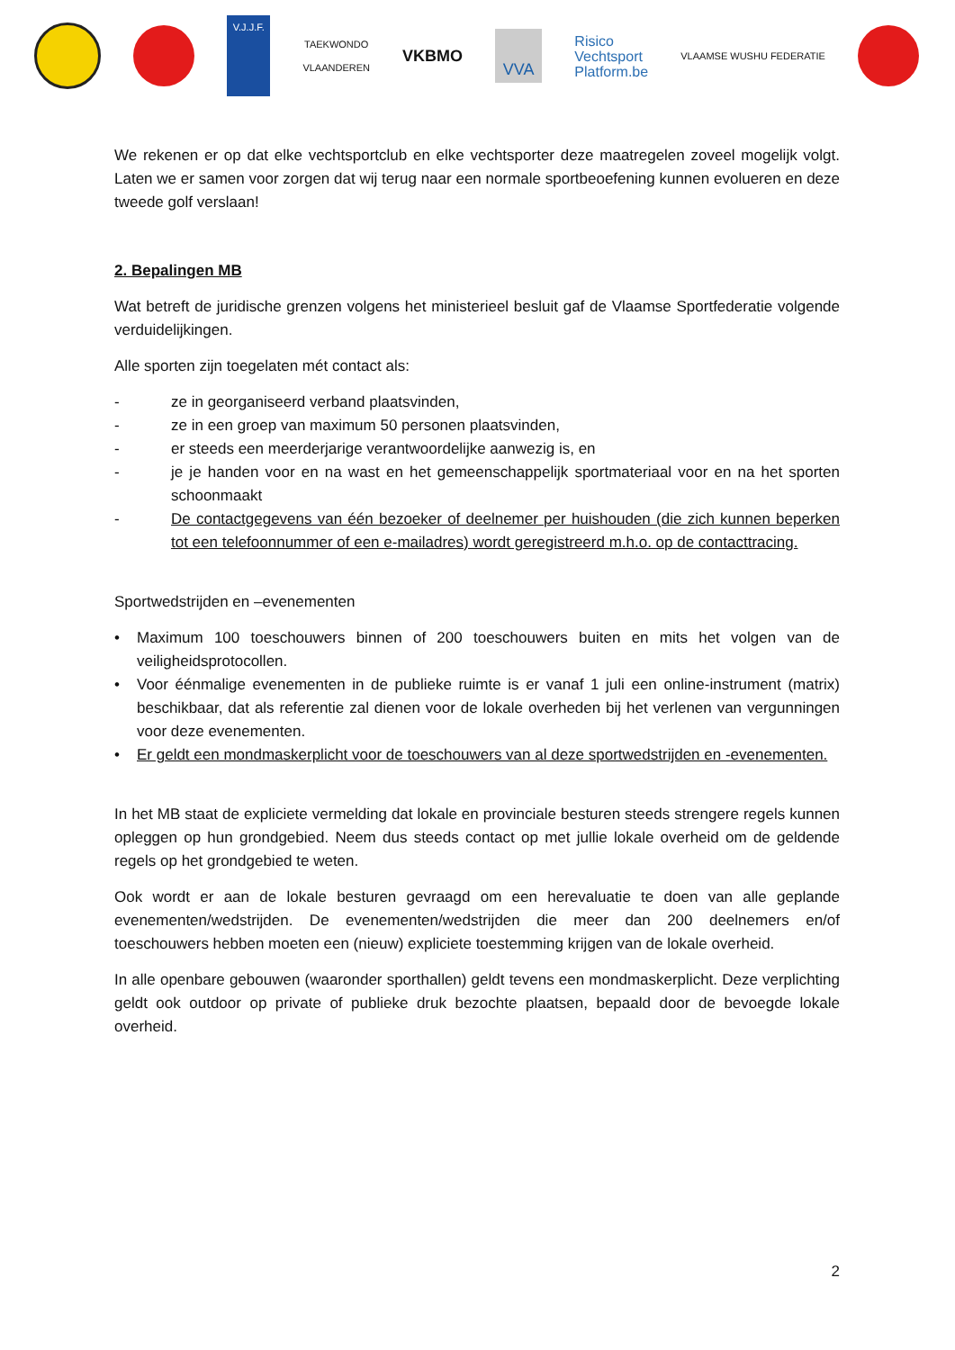V.J.J.F.
TAEKWONDO
VLAANDEREN
VKBMO
VVA
Risico
Vechtsport
Platform.be
VLAAMSE WUSHU FEDERATIE
We rekenen er op dat elke vechtsportclub en elke vechtsporter deze maatregelen zoveel mogelijk volgt. Laten we er samen voor zorgen dat wij terug naar een normale sportbeoefening kunnen evolueren en deze tweede golf verslaan!
2. Bepalingen MB
Wat betreft de juridische grenzen volgens het ministerieel besluit gaf de Vlaamse Sportfederatie volgende verduidelijkingen.
Alle sporten zijn toegelaten mét contact als:
- ze in georganiseerd verband plaatsvinden,
- ze in een groep van maximum 50 personen plaatsvinden,
- er steeds een meerderjarige verantwoordelijke aanwezig is, en
- je je handen voor en na wast en het gemeenschappelijk sportmateriaal voor en na het sporten schoonmaakt
- De contactgegevens van één bezoeker of deelnemer per huishouden (die zich kunnen beperken tot een telefoonnummer of een e-mailadres) wordt geregistreerd m.h.o. op de contacttracing.
Sportwedstrijden en –evenementen
• Maximum 100 toeschouwers binnen of 200 toeschouwers buiten en mits het volgen van de veiligheidsprotocollen.
• Voor éénmalige evenementen in de publieke ruimte is er vanaf 1 juli een online-instrument (matrix) beschikbaar, dat als referentie zal dienen voor de lokale overheden bij het verlenen van vergunningen voor deze evenementen.
• Er geldt een mondmaskerplicht voor de toeschouwers van al deze sportwedstrijden en -evenementen.
In het MB staat de expliciete vermelding dat lokale en provinciale besturen steeds strengere regels kunnen opleggen op hun grondgebied. Neem dus steeds contact op met jullie lokale overheid om de geldende regels op het grondgebied te weten.
Ook wordt er aan de lokale besturen gevraagd om een herevaluatie te doen van alle geplande evenementen/wedstrijden. De evenementen/wedstrijden die meer dan 200 deelnemers en/of toeschouwers hebben moeten een (nieuw) expliciete toestemming krijgen van de lokale overheid.
In alle openbare gebouwen (waaronder sporthallen) geldt tevens een mondmaskerplicht. Deze verplichting geldt ook outdoor op private of publieke druk bezochte plaatsen, bepaald door de bevoegde lokale overheid.
2